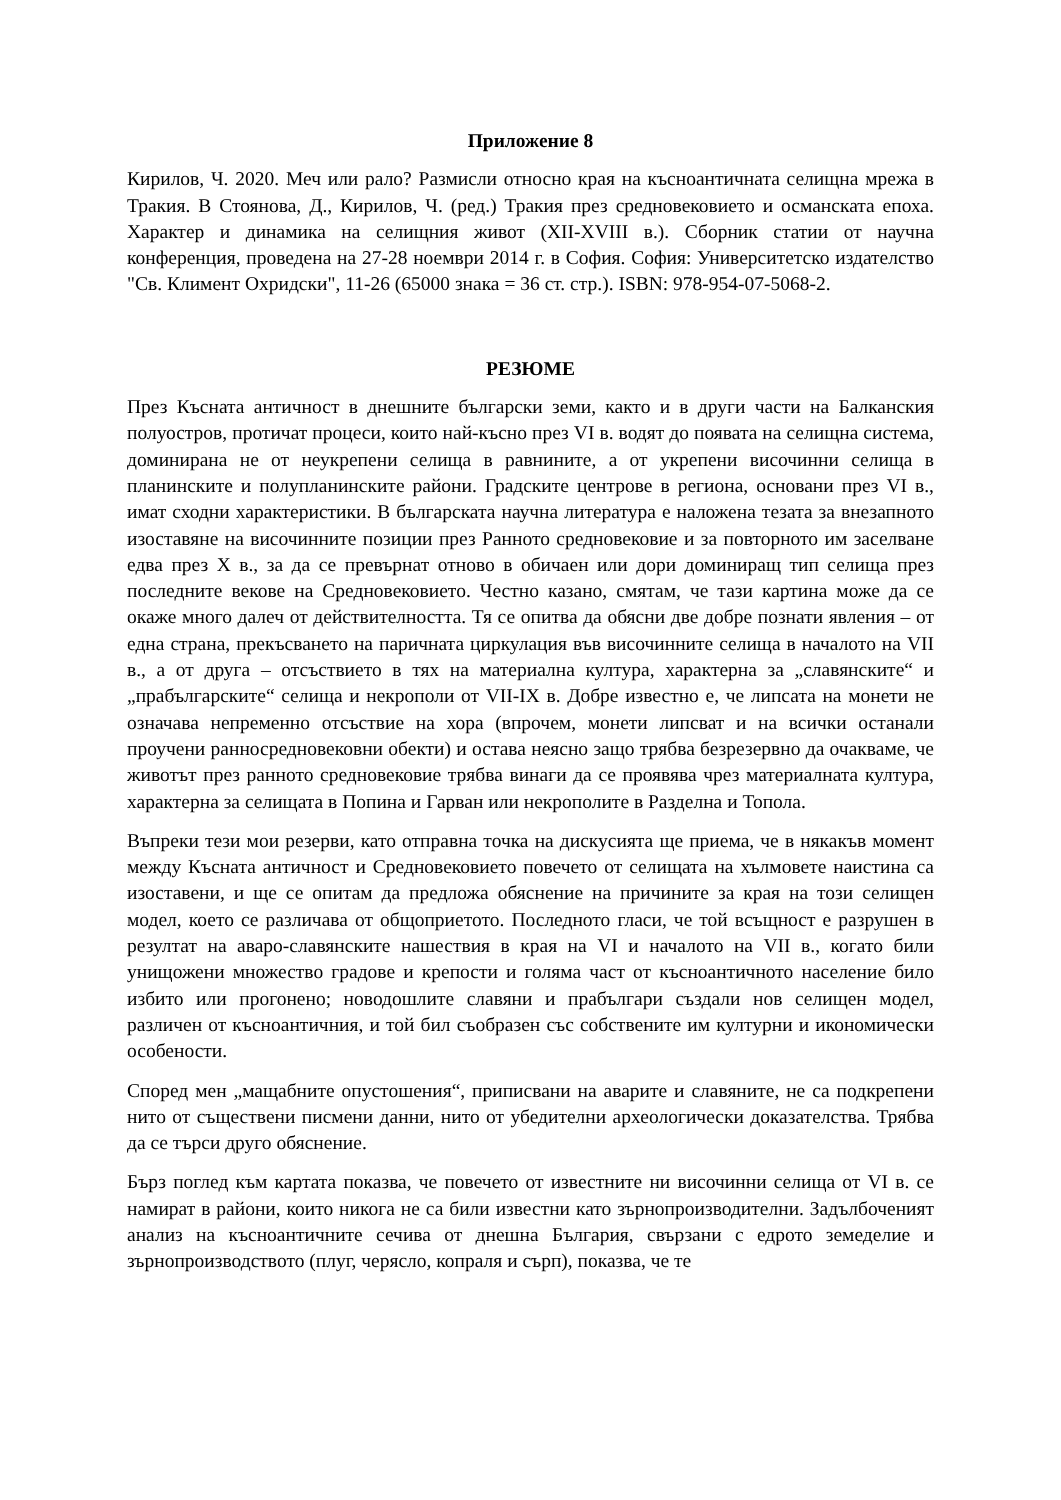Приложение 8
Кирилов, Ч. 2020. Меч или рало? Размисли относно края на късноантичната селищна мрежа в Тракия. В Стоянова, Д., Кирилов, Ч. (ред.) Тракия през средновековието и османската епоха. Характер и динамика на селищния живот (XII-XVIII в.). Сборник статии от научна конференция, проведена на 27-28 ноември 2014 г. в София. София: Университетско издателство "Св. Климент Охридски", 11-26 (65000 знака = 36 ст. стр.). ISBN: 978-954-07-5068-2.
РЕЗЮМЕ
През Късната античност в днешните български земи, както и в други части на Балканския полуостров, протичат процеси, които най-късно през VI в. водят до появата на селищна система, доминирана не от неукрепени селища в равнините, а от укрепени височинни селища в планинските и полупланинските райони. Градските центрове в региона, основани през VI в., имат сходни характеристики. В българската научна литература е наложена тезата за внезапното изоставяне на височинните позиции през Ранното средновековие и за повторното им заселване едва през X в., за да се превърнат отново в обичаен или дори доминиращ тип селища през последните векове на Средновековието. Честно казано, смятам, че тази картина може да се окаже много далеч от действителността. Тя се опитва да обясни две добре познати явления – от една страна, прекъсването на паричната циркулация във височинните селища в началото на VII в., а от друга – отсъствието в тях на материална култура, характерна за „славянските“ и „прабългарските“ селища и некрополи от VII-IX в. Добре известно е, че липсата на монети не означава непременно отсъствие на хора (впрочем, монети липсват и на всички останали проучени ранносредновековни обекти) и остава неясно защо трябва безрезервно да очакваме, че животът през ранното средновековие трябва винаги да се проявява чрез материалната култура, характерна за селищата в Попина и Гарван или некрополите в Разделна и Топола.
Въпреки тези мои резерви, като отправна точка на дискусията ще приема, че в някакъв момент между Късната античност и Средновековието повечето от селищата на хълмовете наистина са изоставени, и ще се опитам да предложа обяснение на причините за края на този селищен модел, което се различава от общоприетото. Последното гласи, че той всъщност е разрушен в резултат на аваро-славянските нашествия в края на VI и началото на VII в., когато били унищожени множество градове и крепости и голяма част от късноантичното население било избито или прогонено; новодошлите славяни и прабългари създали нов селищен модел, различен от късноантичния, и той бил съобразен със собствените им културни и икономически особености.
Според мен „мащабните опустошения“, приписвани на аварите и славяните, не са подкрепени нито от съществени писмени данни, нито от убедителни археологически доказателства. Трябва да се търси друго обяснение.
Бърз поглед към картата показва, че повечето от известните ни височинни селища от VI в. се намират в райони, които никога не са били известни като зърнопроизводителни. Задълбоченият анализ на късноантичните сечива от днешна България, свързани с едрото земеделие и зърнопроизводството (плуг, черясло, копраля и сърп), показва, че те